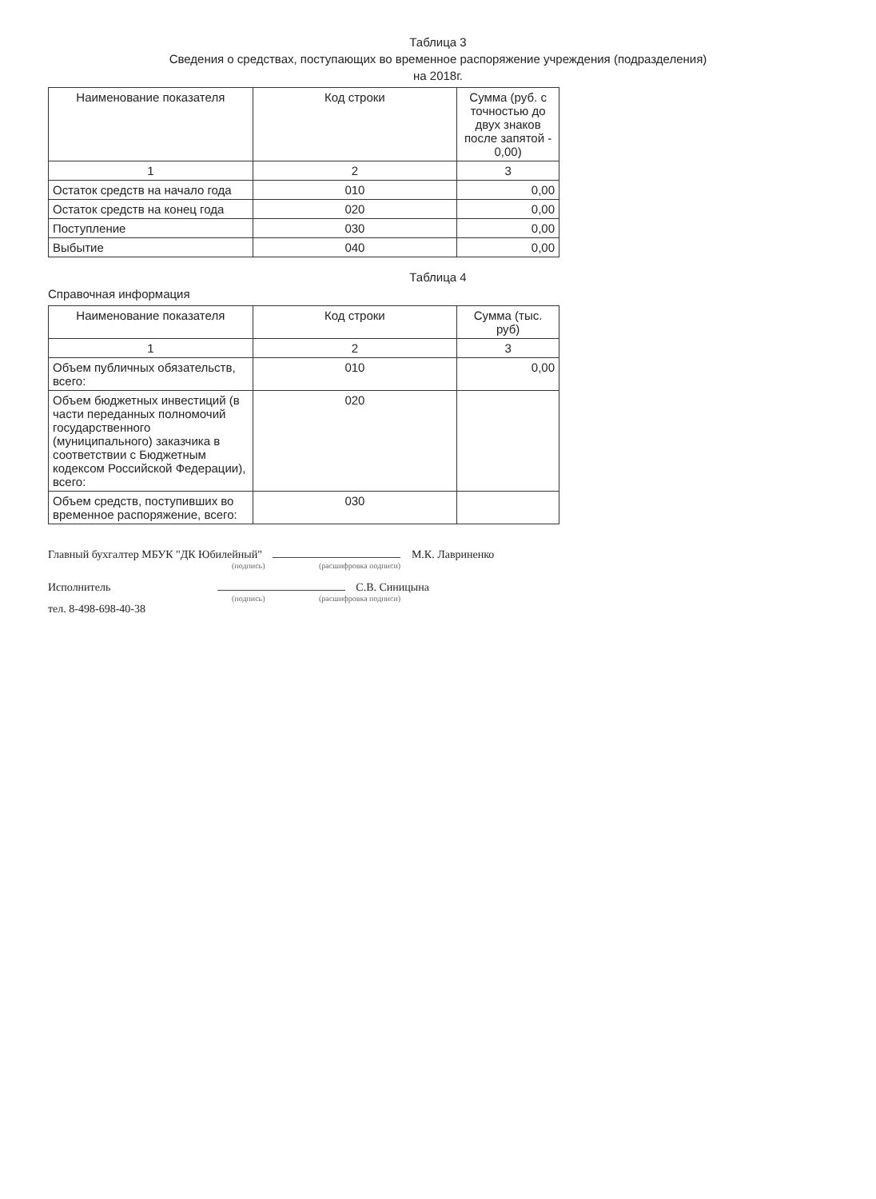Таблица 3
Сведения о средствах, поступающих во временное распоряжение учреждения (подразделения)
на 2018г.
| Наименование показателя | Код строки | Сумма (руб. с точностью до двух знаков после запятой - 0,00) |
| --- | --- | --- |
| 1 | 2 | 3 |
| Остаток средств на начало года | 010 | 0,00 |
| Остаток средств на конец года | 020 | 0,00 |
| Поступление | 030 | 0,00 |
| Выбытие | 040 | 0,00 |
Таблица 4
Справочная информация
| Наименование показателя | Код строки | Сумма (тыс. руб) |
| --- | --- | --- |
| 1 | 2 | 3 |
| Объем публичных обязательств, всего: | 010 | 0,00 |
| Объем бюджетных инвестиций (в части переданных полномочий государственного (муниципального) заказчика в соответствии с Бюджетным кодексом Российской Федерации), всего: | 020 | |
| Объем средств, поступивших во временное распоряжение, всего: | 030 | |
Главный бухгалтер МБУК "ДК Юбилейный" М.К. Лавриненко
(подпись) (расшифровка подписи)
Исполнитель С.В. Синицына
(подпись) (расшифровка подписи)
тел. 8-498-698-40-38